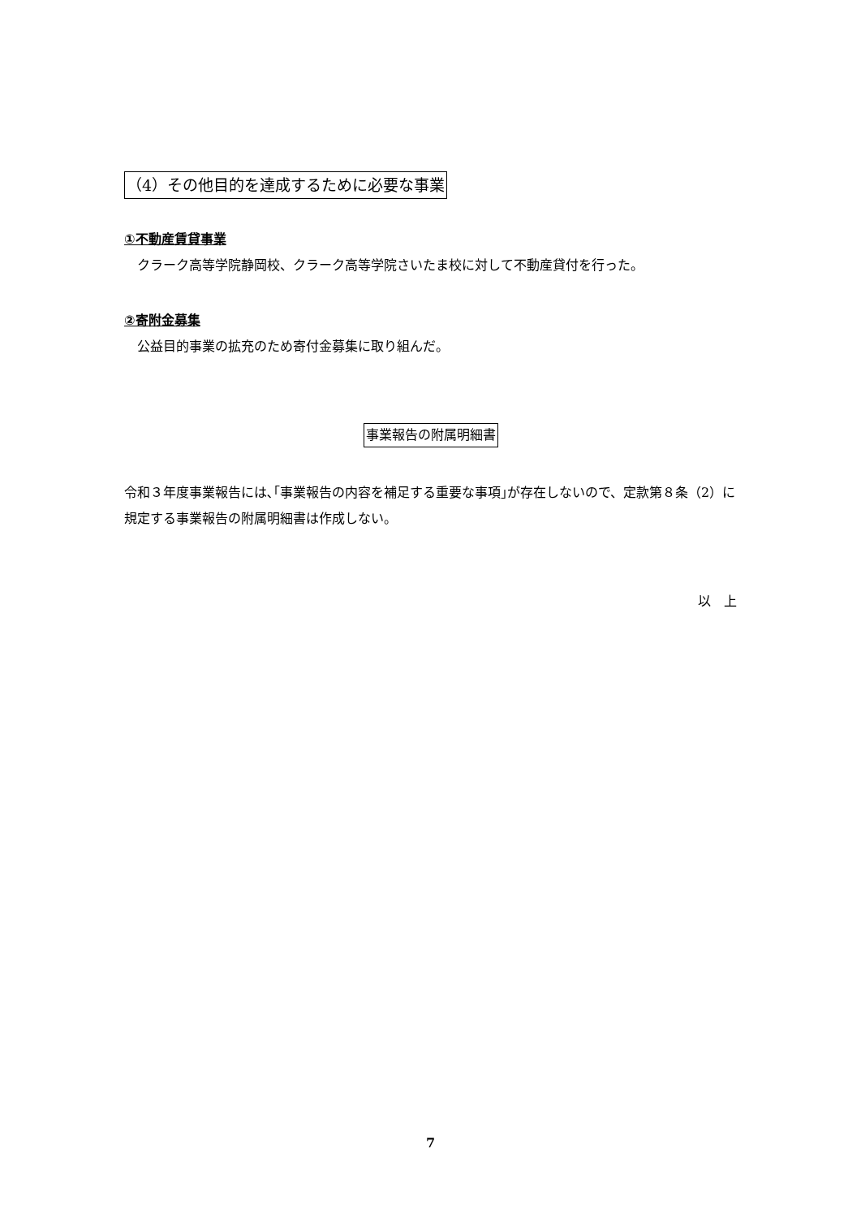（4）その他目的を達成するために必要な事業
①不動産賃貸事業
　クラーク高等学院静岡校、クラーク高等学院さいたま校に対して不動産貸付を行った。
②寄附金募集
　公益目的事業の拡充のため寄付金募集に取り組んだ。
事業報告の附属明細書
令和３年度事業報告には､｢事業報告の内容を補足する重要な事項｣が存在しないので、定款第８条（2）に規定する事業報告の附属明細書は作成しない。
以　上
7